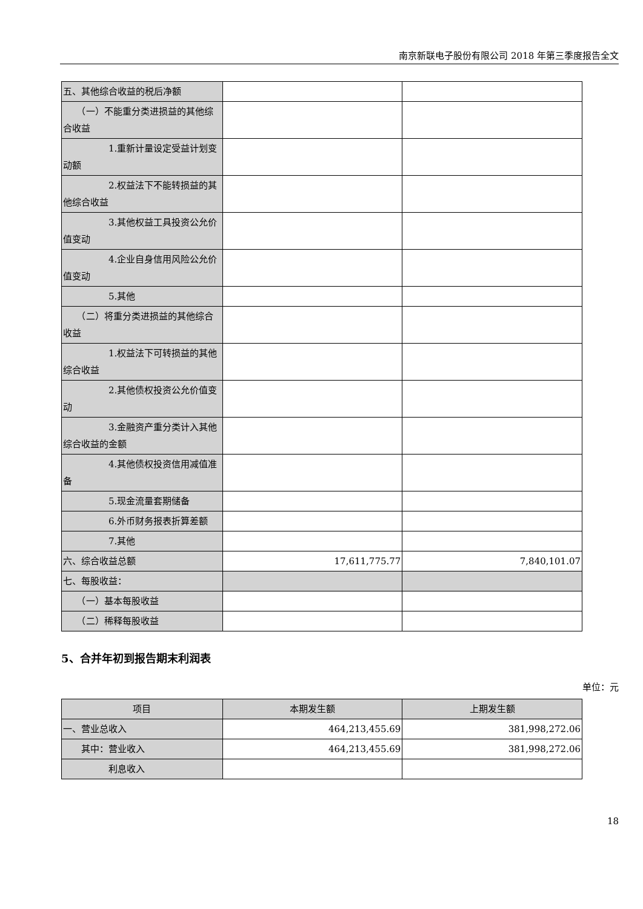南京新联电子股份有限公司 2018 年第三季度报告全文
| 五、其他综合收益的税后净额 | | |
| （一）不能重分类进损益的其他综合收益 | | |
| 1.重新计量设定受益计划变动额 | | |
| 2.权益法下不能转损益的其他综合收益 | | |
| 3.其他权益工具投资公允价值变动 | | |
| 4.企业自身信用风险公允价值变动 | | |
| 5.其他 | | |
| （二）将重分类进损益的其他综合收益 | | |
| 1.权益法下可转损益的其他综合收益 | | |
| 2.其他债权投资公允价值变动 | | |
| 3.金融资产重分类计入其他综合收益的金额 | | |
| 4.其他债权投资信用减值准备 | | |
| 5.现金流量套期储备 | | |
| 6.外币财务报表折算差额 | | |
| 7.其他 | | |
| 六、综合收益总额 | 17,611,775.77 | 7,840,101.07 |
| 七、每股收益： | | |
| （一）基本每股收益 | | |
| （二）稀释每股收益 | | |
5、合并年初到报告期末利润表
单位：元
| 项目 | 本期发生额 | 上期发生额 |
| 一、营业总收入 | 464,213,455.69 | 381,998,272.06 |
| 其中：营业收入 | 464,213,455.69 | 381,998,272.06 |
| 利息收入 | | |
18